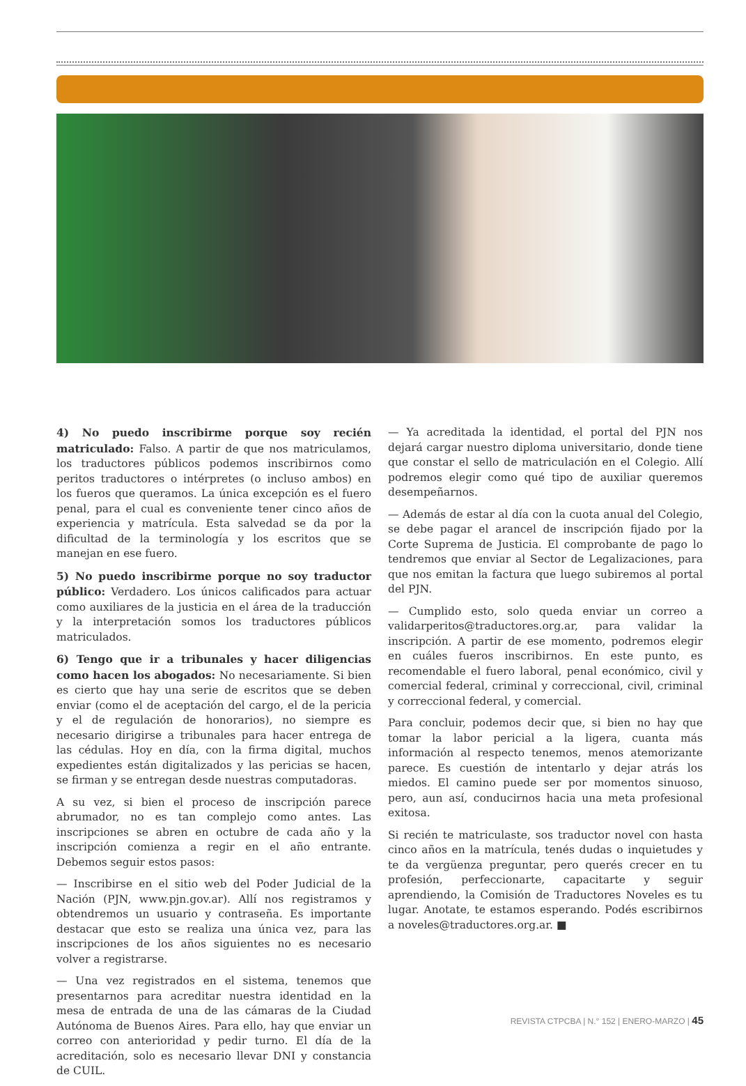4) No puedo inscribirme porque soy recién matriculado: Falso. A partir de que nos matriculamos, los traductores públicos podemos inscribirnos como peritos traductores o intérpretes (o incluso ambos) en los fueros que queramos. La única excepción es el fuero penal, para el cual es conveniente tener cinco años de experiencia y matrícula. Esta salvedad se da por la dificultad de la terminología y los escritos que se manejan en ese fuero.
5) No puedo inscribirme porque no soy traductor público: Verdadero. Los únicos calificados para actuar como auxiliares de la justicia en el área de la traducción y la interpretación somos los traductores públicos matriculados.
6) Tengo que ir a tribunales y hacer diligencias como hacen los abogados: No necesariamente. Si bien es cierto que hay una serie de escritos que se deben enviar (como el de aceptación del cargo, el de la pericia y el de regulación de honorarios), no siempre es necesario dirigirse a tribunales para hacer entrega de las cédulas. Hoy en día, con la firma digital, muchos expedientes están digitalizados y las pericias se hacen, se firman y se entregan desde nuestras computadoras.
A su vez, si bien el proceso de inscripción parece abrumador, no es tan complejo como antes. Las inscripciones se abren en octubre de cada año y la inscripción comienza a regir en el año entrante. Debemos seguir estos pasos:
— Inscribirse en el sitio web del Poder Judicial de la Nación (PJN, www.pjn.gov.ar). Allí nos registramos y obtendremos un usuario y contraseña. Es importante destacar que esto se realiza una única vez, para las inscripciones de los años siguientes no es necesario volver a registrarse.
— Una vez registrados en el sistema, tenemos que presentarnos para acreditar nuestra identidad en la mesa de entrada de una de las cámaras de la Ciudad Autónoma de Buenos Aires. Para ello, hay que enviar un correo con anterioridad y pedir turno. El día de la acreditación, solo es necesario llevar DNI y constancia de CUIL.
— Ya acreditada la identidad, el portal del PJN nos dejará cargar nuestro diploma universitario, donde tiene que constar el sello de matriculación en el Colegio. Allí podremos elegir como qué tipo de auxiliar queremos desempeñarnos.
— Además de estar al día con la cuota anual del Colegio, se debe pagar el arancel de inscripción fijado por la Corte Suprema de Justicia. El comprobante de pago lo tendremos que enviar al Sector de Legalizaciones, para que nos emitan la factura que luego subiremos al portal del PJN.
— Cumplido esto, solo queda enviar un correo a validarperitos@traductores.org.ar, para validar la inscripción. A partir de ese momento, podremos elegir en cuáles fueros inscribirnos. En este punto, es recomendable el fuero laboral, penal económico, civil y comercial federal, criminal y correccional, civil, criminal y correccional federal, y comercial.
Para concluir, podemos decir que, si bien no hay que tomar la labor pericial a la ligera, cuanta más información al respecto tenemos, menos atemorizante parece. Es cuestión de intentarlo y dejar atrás los miedos. El camino puede ser por momentos sinuoso, pero, aun así, conducirnos hacia una meta profesional exitosa.
Si recién te matriculaste, sos traductor novel con hasta cinco años en la matrícula, tenés dudas o inquietudes y te da vergüenza preguntar, pero querés crecer en tu profesión, perfeccionarte, capacitarte y seguir aprendiendo, la Comisión de Traductores Noveles es tu lugar. Anotate, te estamos esperando. Podés escribirnos a noveles@traductores.org.ar. ■
REVISTA CTPCBA | N.° 152 | ENERO-MARZO | 45